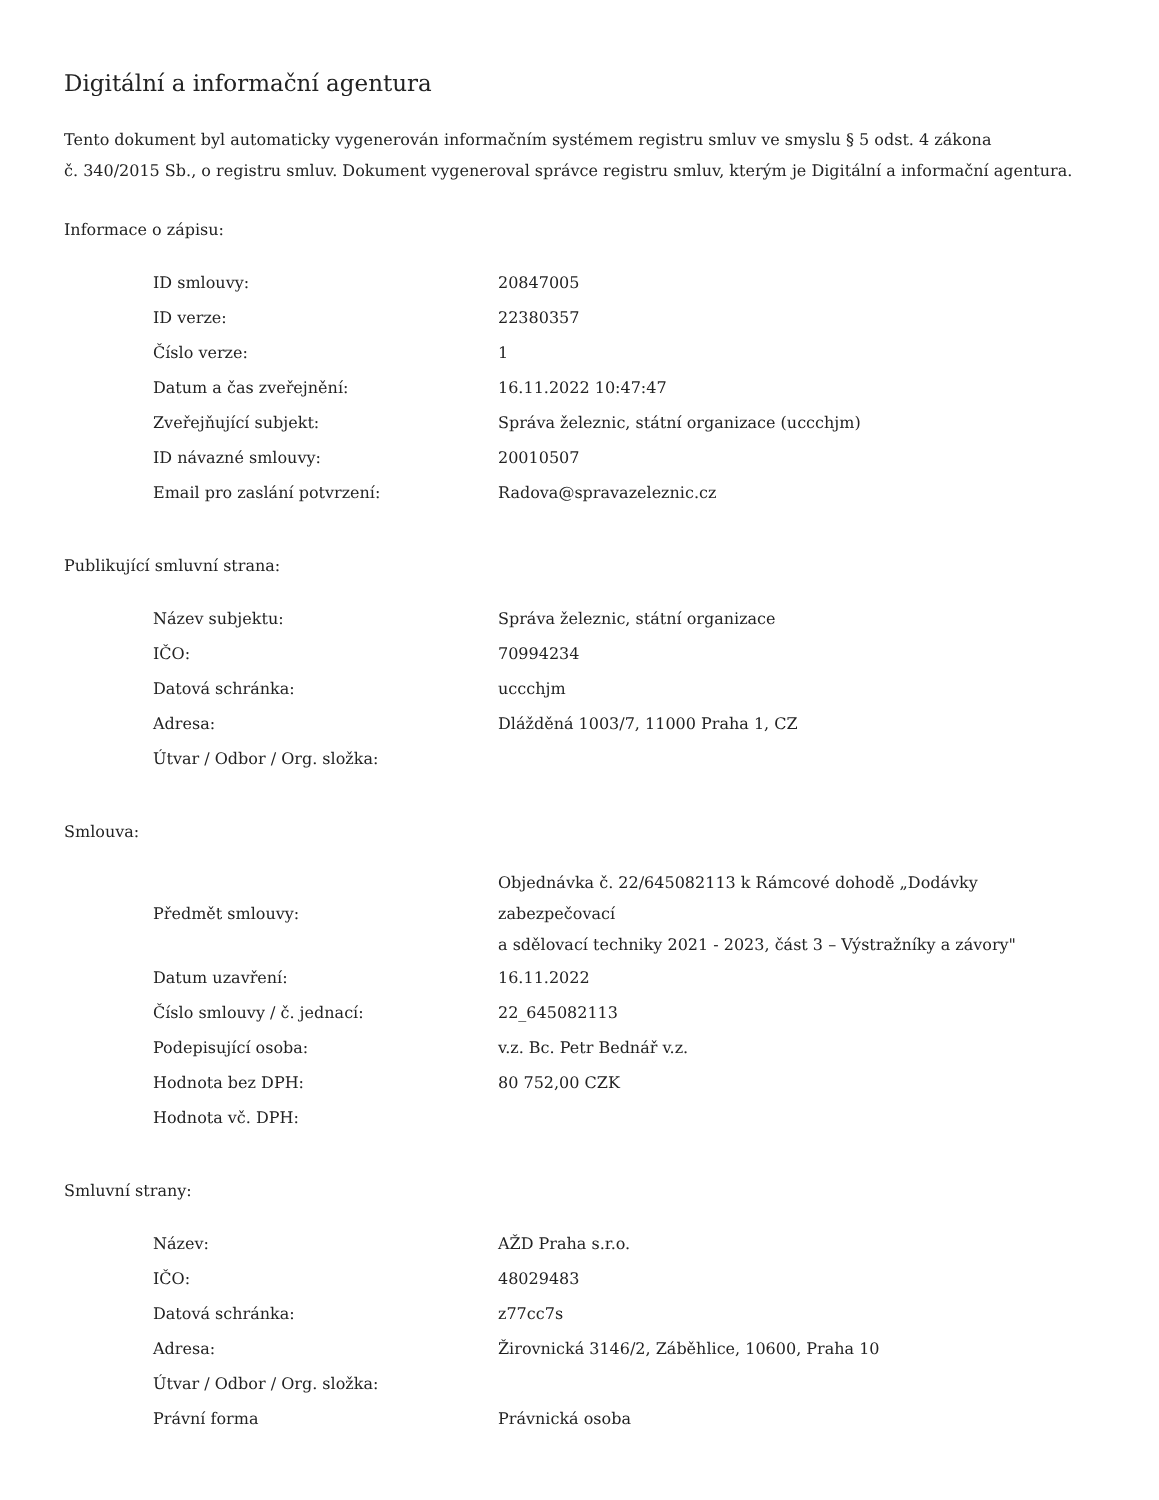Digitální a informační agentura
Tento dokument byl automaticky vygenerován informačním systémem registru smluv ve smyslu § 5 odst. 4 zákona
č. 340/2015 Sb., o registru smluv. Dokument vygeneroval správce registru smluv, kterým je Digitální a informační agentura.
Informace o zápisu:
| ID smlouvy: | 20847005 |
| ID verze: | 22380357 |
| Číslo verze: | 1 |
| Datum a čas zveřejnění: | 16.11.2022 10:47:47 |
| Zveřejňující subjekt: | Správa železnic, státní organizace (uccchjm) |
| ID návazné smlouvy: | 20010507 |
| Email pro zaslání potvrzení: | Radova@spravazeleznic.cz |
Publikující smluvní strana:
| Název subjektu: | Správa železnic, státní organizace |
| IČO: | 70994234 |
| Datová schránka: | uccchjm |
| Adresa: | Dlážděná 1003/7, 11000 Praha 1, CZ |
| Útvar / Odbor / Org. složka: | |
Smlouva:
| Předmět smlouvy: | Objednávka č. 22/645082113 k Rámcové dohodě „Dodávky zabezpečovací a sdělovací techniky 2021 - 2023, část 3 – Výstražníky a závory" |
| Datum uzavření: | 16.11.2022 |
| Číslo smlouvy / č. jednací: | 22_645082113 |
| Podepisující osoba: | v.z. Bc. Petr Bednář v.z. |
| Hodnota bez DPH: | 80 752,00 CZK |
| Hodnota vč. DPH: | |
Smluvní strany:
| Název: | AŽD Praha s.r.o. |
| IČO: | 48029483 |
| Datová schránka: | z77cc7s |
| Adresa: | Žirovnická 3146/2, Záběhlice, 10600, Praha 10 |
| Útvar / Odbor / Org. složka: | |
| Právní forma | Právnická osoba |